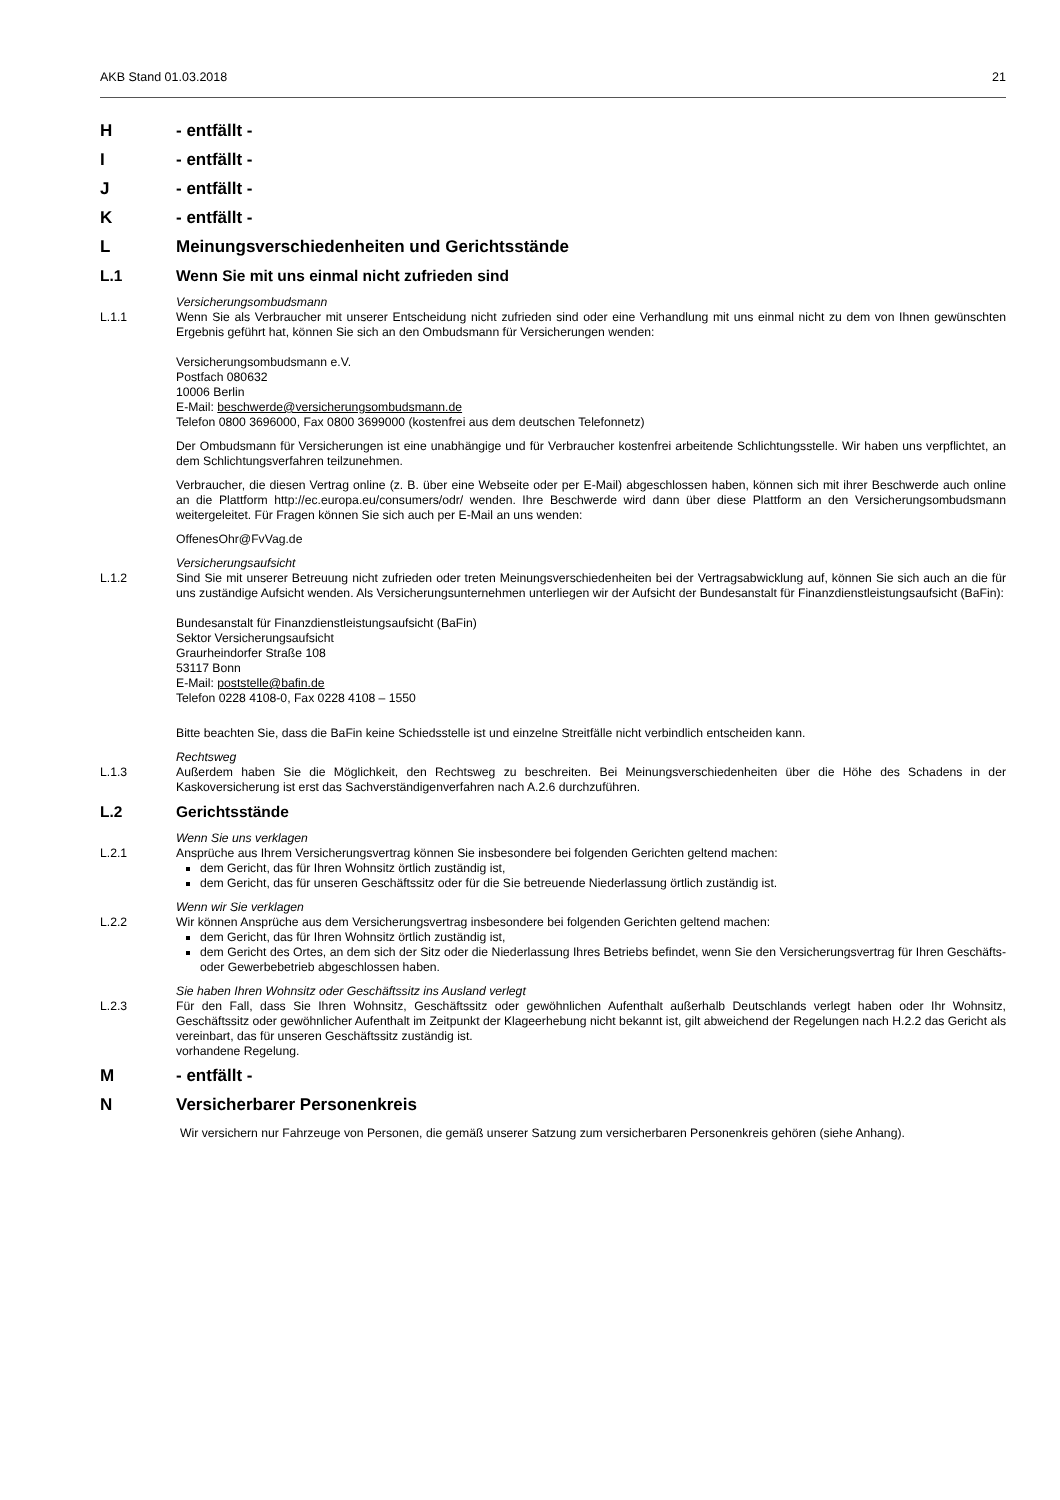AKB Stand 01.03.2018 21
H - entfällt -
I - entfällt -
J - entfällt -
K - entfällt -
L Meinungsverschiedenheiten und Gerichtsstände
L.1 Wenn Sie mit uns einmal nicht zufrieden sind
Versicherungsombudsmann
L.1.1 Wenn Sie als Verbraucher mit unserer Entscheidung nicht zufrieden sind oder eine Verhandlung mit uns einmal nicht zu dem von Ihnen gewünschten Ergebnis geführt hat, können Sie sich an den Ombudsmann für Versicherungen wenden:
Versicherungsombudsmann e.V.
Postfach 080632
10006 Berlin
E-Mail: beschwerde@versicherungsombudsmann.de
Telefon 0800 3696000, Fax 0800 3699000 (kostenfrei aus dem deutschen Telefonnetz)
Der Ombudsmann für Versicherungen ist eine unabhängige und für Verbraucher kostenfrei arbeitende Schlichtungsstelle. Wir haben uns verpflichtet, an dem Schlichtungsverfahren teilzunehmen.
Verbraucher, die diesen Vertrag online (z. B. über eine Webseite oder per E-Mail) abgeschlossen haben, können sich mit ihrer Beschwerde auch online an die Plattform http://ec.europa.eu/consumers/odr/ wenden. Ihre Beschwerde wird dann über diese Plattform an den Versicherungsombudsmann weitergeleitet. Für Fragen können Sie sich auch per E-Mail an uns wenden:
OffenesOhr@FvVag.de
Versicherungsaufsicht
L.1.2 Sind Sie mit unserer Betreuung nicht zufrieden oder treten Meinungsverschiedenheiten bei der Vertragsabwicklung auf, können Sie sich auch an die für uns zuständige Aufsicht wenden. Als Versicherungsunternehmen unterliegen wir der Aufsicht der Bundesanstalt für Finanzdienstleistungsaufsicht (BaFin):
Bundesanstalt für Finanzdienstleistungsaufsicht (BaFin)
Sektor Versicherungsaufsicht
Graurheindorfer Straße 108
53117 Bonn
E-Mail: poststelle@bafin.de
Telefon 0228 4108-0, Fax 0228 4108 – 1550
Bitte beachten Sie, dass die BaFin keine Schiedsstelle ist und einzelne Streitfälle nicht verbindlich entscheiden kann.
Rechtsweg
L.1.3 Außerdem haben Sie die Möglichkeit, den Rechtsweg zu beschreiten. Bei Meinungsverschiedenheiten über die Höhe des Schadens in der Kaskoversicherung ist erst das Sachverständigenverfahren nach A.2.6 durchzuführen.
L.2 Gerichtsstände
Wenn Sie uns verklagen
L.2.1 Ansprüche aus Ihrem Versicherungsvertrag können Sie insbesondere bei folgenden Gerichten geltend machen:
dem Gericht, das für Ihren Wohnsitz örtlich zuständig ist,
dem Gericht, das für unseren Geschäftssitz oder für die Sie betreuende Niederlassung örtlich zuständig ist.
Wenn wir Sie verklagen
L.2.2 Wir können Ansprüche aus dem Versicherungsvertrag insbesondere bei folgenden Gerichten geltend machen:
dem Gericht, das für Ihren Wohnsitz örtlich zuständig ist,
dem Gericht des Ortes, an dem sich der Sitz oder die Niederlassung Ihres Betriebs befindet, wenn Sie den Versicherungsvertrag für Ihren Geschäfts- oder Gewerbebetrieb abgeschlossen haben.
Sie haben Ihren Wohnsitz oder Geschäftssitz ins Ausland verlegt
L.2.3 Für den Fall, dass Sie Ihren Wohnsitz, Geschäftssitz oder gewöhnlichen Aufenthalt außerhalb Deutschlands verlegt haben oder Ihr Wohnsitz, Geschäftssitz oder gewöhnlicher Aufenthalt im Zeitpunkt der Klageerhebung nicht bekannt ist, gilt abweichend der Regelungen nach H.2.2 das Gericht als vereinbart, das für unseren Geschäftssitz zuständig ist.
vorhandene Regelung.
M - entfällt -
N Versicherbarer Personenkreis
Wir versichern nur Fahrzeuge von Personen, die gemäß unserer Satzung zum versicherbaren Personenkreis gehören (siehe Anhang).